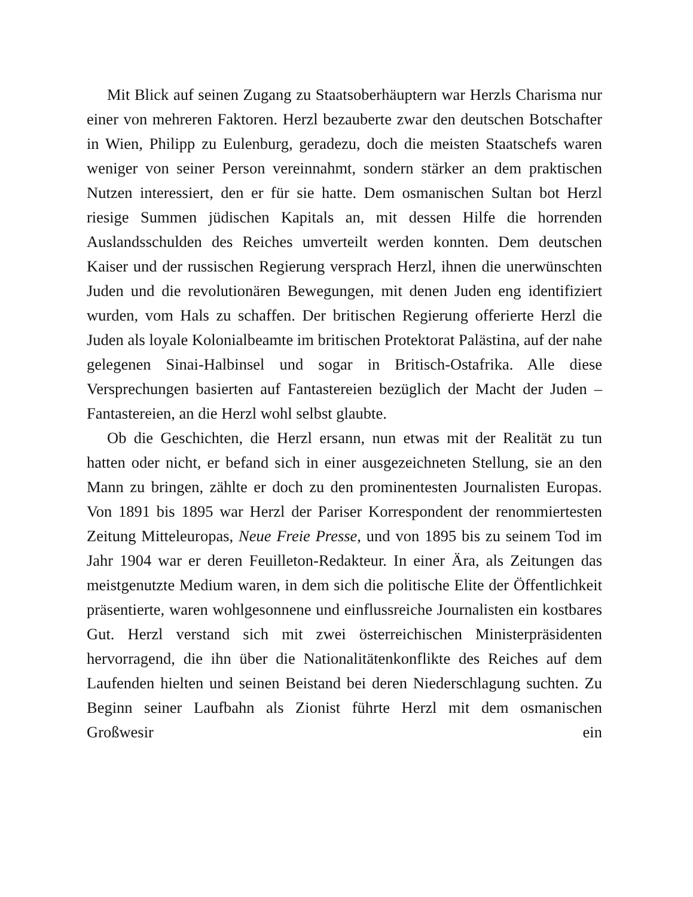Mit Blick auf seinen Zugang zu Staatsoberhäuptern war Herzls Charisma nur einer von mehreren Faktoren. Herzl bezauberte zwar den deutschen Botschafter in Wien, Philipp zu Eulenburg, geradezu, doch die meisten Staatschefs waren weniger von seiner Person vereinnahmt, sondern stärker an dem praktischen Nutzen interessiert, den er für sie hatte. Dem osmanischen Sultan bot Herzl riesige Summen jüdischen Kapitals an, mit dessen Hilfe die horrenden Auslandsschulden des Reiches umverteilt werden konnten. Dem deutschen Kaiser und der russischen Regierung versprach Herzl, ihnen die unerwünschten Juden und die revolutionären Bewegungen, mit denen Juden eng identifiziert wurden, vom Hals zu schaffen. Der britischen Regierung offerierte Herzl die Juden als loyale Kolonialbeamte im britischen Protektorat Palästina, auf der nahe gelegenen Sinai-Halbinsel und sogar in Britisch-Ostafrika. Alle diese Versprechungen basierten auf Fantastereien bezüglich der Macht der Juden – Fantastereien, an die Herzl wohl selbst glaubte.
Ob die Geschichten, die Herzl ersann, nun etwas mit der Realität zu tun hatten oder nicht, er befand sich in einer ausgezeichneten Stellung, sie an den Mann zu bringen, zählte er doch zu den prominentesten Journalisten Europas. Von 1891 bis 1895 war Herzl der Pariser Korrespondent der renommiertesten Zeitung Mitteleuropas, Neue Freie Presse, und von 1895 bis zu seinem Tod im Jahr 1904 war er deren Feuilleton-Redakteur. In einer Ära, als Zeitungen das meistgenutzte Medium waren, in dem sich die politische Elite der Öffentlichkeit präsentierte, waren wohlgesonnene und einflussreiche Journalisten ein kostbares Gut. Herzl verstand sich mit zwei österreichischen Ministerpräsidenten hervorragend, die ihn über die Nationalitätenkonflikte des Reiches auf dem Laufenden hielten und seinen Beistand bei deren Niederschlagung suchten. Zu Beginn seiner Laufbahn als Zionist führte Herzl mit dem osmanischen Großwesir ein